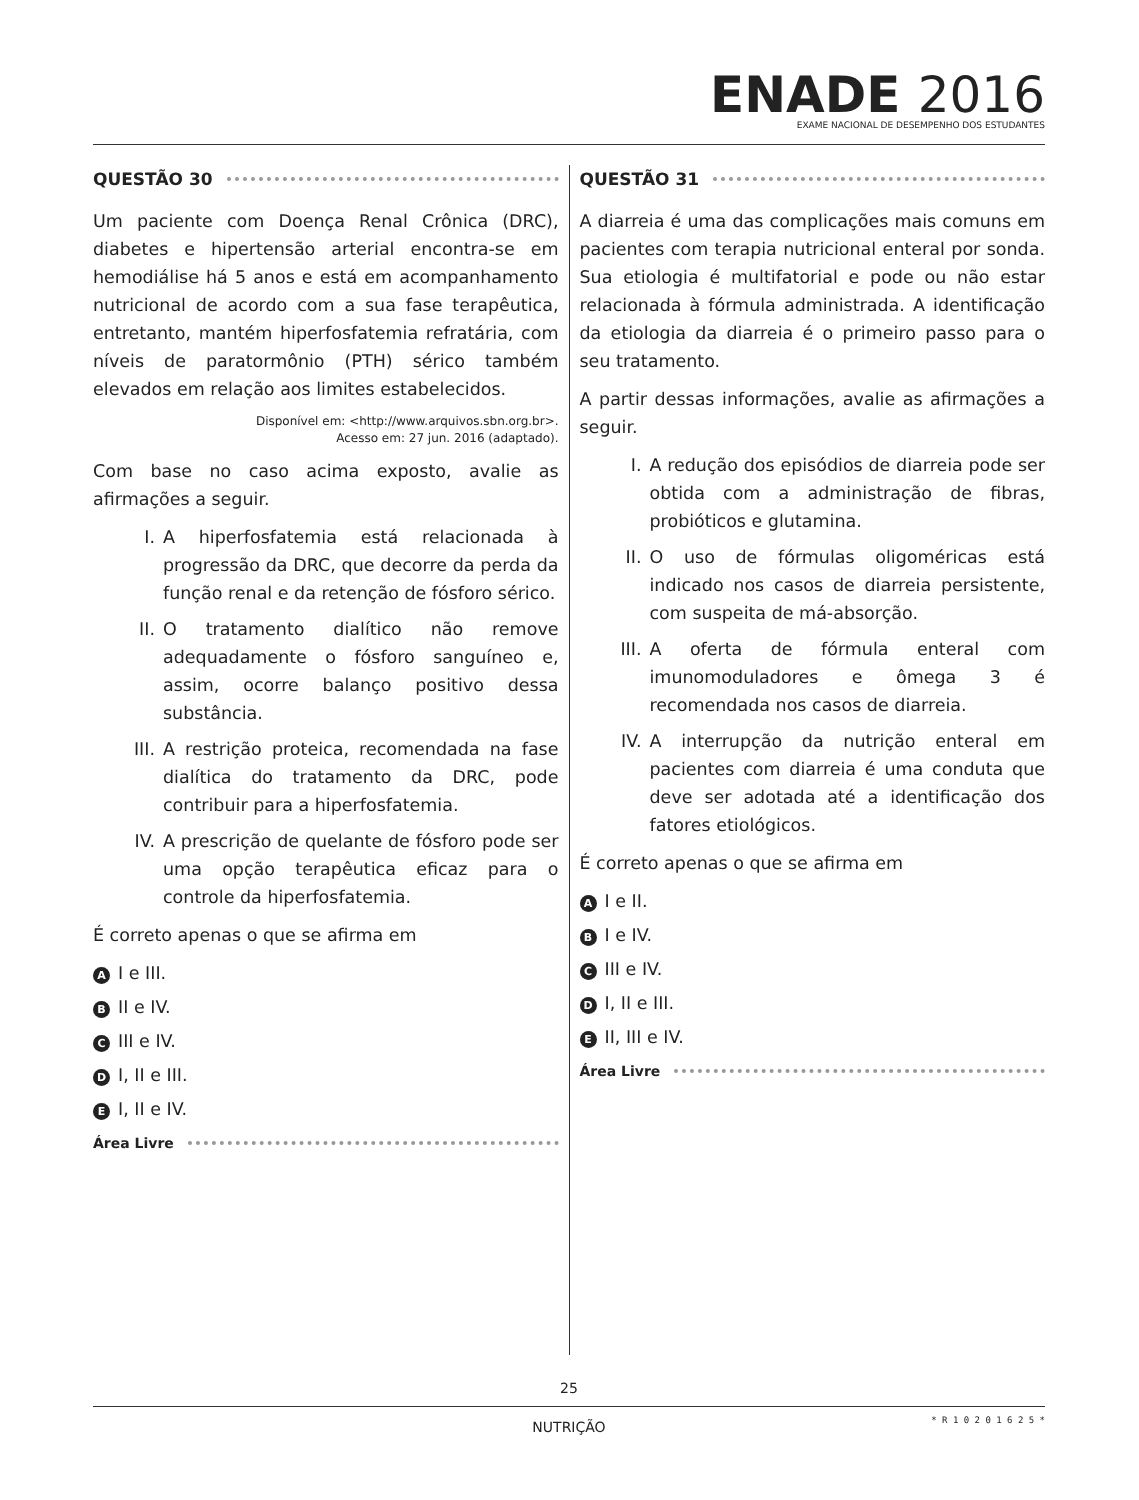ENADE 2016
EXAME NACIONAL DE DESEMPENHO DOS ESTUDANTES
QUESTÃO 30
Um paciente com Doença Renal Crônica (DRC), diabetes e hipertensão arterial encontra-se em hemodiálise há 5 anos e está em acompanhamento nutricional de acordo com a sua fase terapêutica, entretanto, mantém hiperfosfatemia refratária, com níveis de paratormônio (PTH) sérico também elevados em relação aos limites estabelecidos.
Disponível em: <http://www.arquivos.sbn.org.br>.
Acesso em: 27 jun. 2016 (adaptado).
Com base no caso acima exposto, avalie as afirmações a seguir.
I. A hiperfosfatemia está relacionada à progressão da DRC, que decorre da perda da função renal e da retenção de fósforo sérico.
II. O tratamento dialítico não remove adequadamente o fósforo sanguíneo e, assim, ocorre balanço positivo dessa substância.
III.
A restrição proteica, recomendada na fase dialítica do tratamento da DRC, pode contribuir para a hiperfosfatemia.
IV. A prescrição de quelante de fósforo pode ser uma opção terapêutica eficaz para o controle da hiperfosfatemia.
É correto apenas o que se afirma em
A I e III.
B II e IV.
C III e IV.
D I, II e III.
E I, II e IV.
Área Livre
QUESTÃO 31
A diarreia é uma das complicações mais comuns em pacientes com terapia nutricional enteral por sonda. Sua etiologia é multifatorial e pode ou não estar relacionada à fórmula administrada. A identificação da etiologia da diarreia é o primeiro passo para o seu tratamento.
A partir dessas informações, avalie as afirmações a seguir.
I. A redução dos episódios de diarreia pode ser obtida com a administração de fibras, probióticos e glutamina.
II. O uso de fórmulas oligoméricas está indicado nos casos de diarreia persistente, com suspeita de má-absorção.
III.
A oferta de fórmula enteral com imunomoduladores e ômega 3 é recomendada nos casos de diarreia.
IV. A interrupção da nutrição enteral em pacientes com diarreia é uma conduta que deve ser adotada até a identificação dos fatores etiológicos.
É correto apenas o que se afirma em
A I e II.
B I e IV.
C III e IV.
D I, II e III.
E II, III e IV.
Área Livre
25
NUTRIÇÃO
* R 1 0 2 0 1 6 2 5 *